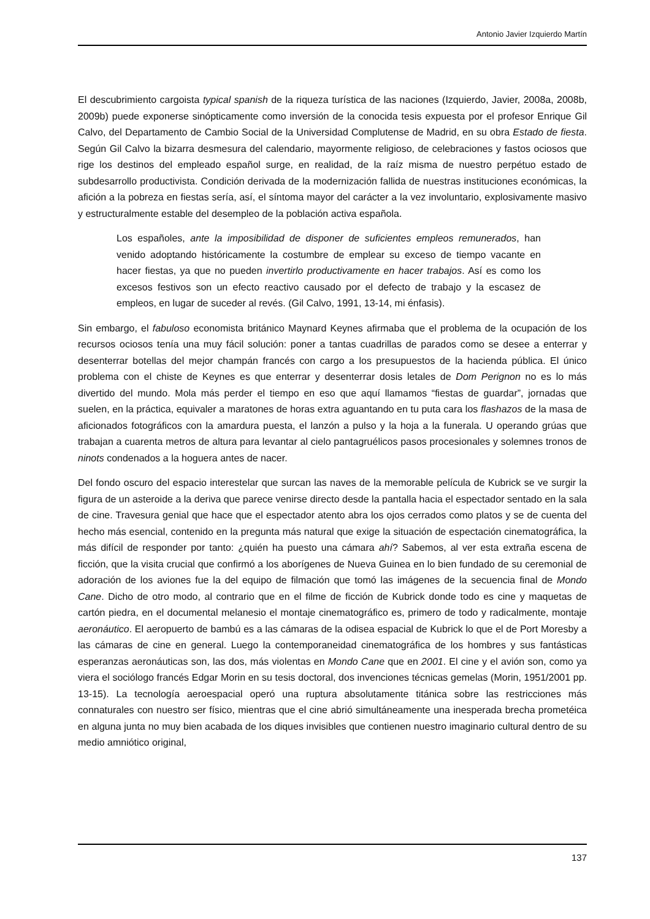Antonio Javier Izquierdo Martín
El descubrimiento cargoista typical spanish de la riqueza turística de las naciones (Izquierdo, Javier, 2008a, 2008b, 2009b) puede exponerse sinópticamente como inversión de la conocida tesis expuesta por el profesor Enrique Gil Calvo, del Departamento de Cambio Social de la Universidad Complutense de Madrid, en su obra Estado de fiesta. Según Gil Calvo la bizarra desmesura del calendario, mayormente religioso, de celebraciones y fastos ociosos que rige los destinos del empleado español surge, en realidad, de la raíz misma de nuestro perpétuo estado de subdesarrollo productivista. Condición derivada de la modernización fallida de nuestras instituciones económicas, la afición a la pobreza en fiestas sería, así, el síntoma mayor del carácter a la vez involuntario, explosivamente masivo y estructuralmente estable del desempleo de la población activa española.
Los españoles, ante la imposibilidad de disponer de suficientes empleos remunerados, han venido adoptando históricamente la costumbre de emplear su exceso de tiempo vacante en hacer fiestas, ya que no pueden invertirlo productivamente en hacer trabajos. Así es como los excesos festivos son un efecto reactivo causado por el defecto de trabajo y la escasez de empleos, en lugar de suceder al revés. (Gil Calvo, 1991, 13-14, mi énfasis).
Sin embargo, el fabuloso economista británico Maynard Keynes afirmaba que el problema de la ocupación de los recursos ociosos tenía una muy fácil solución: poner a tantas cuadrillas de parados como se desee a enterrar y desenterrar botellas del mejor champán francés con cargo a los presupuestos de la hacienda pública. El único problema con el chiste de Keynes es que enterrar y desenterrar dosis letales de Dom Perignon no es lo más divertido del mundo. Mola más perder el tiempo en eso que aquí llamamos “fiestas de guardar”, jornadas que suelen, en la práctica, equivaler a maratones de horas extra aguantando en tu puta cara los flashazos de la masa de aficionados fotográficos con la amardura puesta, el lanzón a pulso y la hoja a la funerala. U operando grúas que trabajan a cuarenta metros de altura para levantar al cielo pantagruélicos pasos procesionales y solemnes tronos de ninots condenados a la hoguera antes de nacer.
Del fondo oscuro del espacio interestelar que surcan las naves de la memorable película de Kubrick se ve surgir la figura de un asteroide a la deriva que parece venirse directo desde la pantalla hacia el espectador sentado en la sala de cine. Travesura genial que hace que el espectador atento abra los ojos cerrados como platos y se de cuenta del hecho más esencial, contenido en la pregunta más natural que exige la situación de espectación cinematográfica, la más difícil de responder por tanto: ¿quién ha puesto una cámara ahí? Sabemos, al ver esta extraña escena de ficción, que la visita crucial que confirmó a los aborígenes de Nueva Guinea en lo bien fundado de su ceremonial de adoración de los aviones fue la del equipo de filmación que tomó las imágenes de la secuencia final de Mondo Cane. Dicho de otro modo, al contrario que en el filme de ficción de Kubrick donde todo es cine y maquetas de cartón piedra, en el documental melanesio el montaje cinematográfico es, primero de todo y radicalmente, montaje aeronáutico. El aeropuerto de bambú es a las cámaras de la odisea espacial de Kubrick lo que el de Port Moresby a las cámaras de cine en general. Luego la contemporaneidad cinematográfica de los hombres y sus fantásticas esperanzas aeronáuticas son, las dos, más violentas en Mondo Cane que en 2001. El cine y el avión son, como ya viera el sociólogo francés Edgar Morin en su tesis doctoral, dos invenciones técnicas gemelas (Morin, 1951/2001 pp. 13-15). La tecnología aeroespacial operó una ruptura absolutamente titánica sobre las restricciones más connaturales con nuestro ser físico, mientras que el cine abrió simultáneamente una inesperada brecha prometéica en alguna junta no muy bien acabada de los diques invisibles que contienen nuestro imaginario cultural dentro de su medio amniótico original,
137